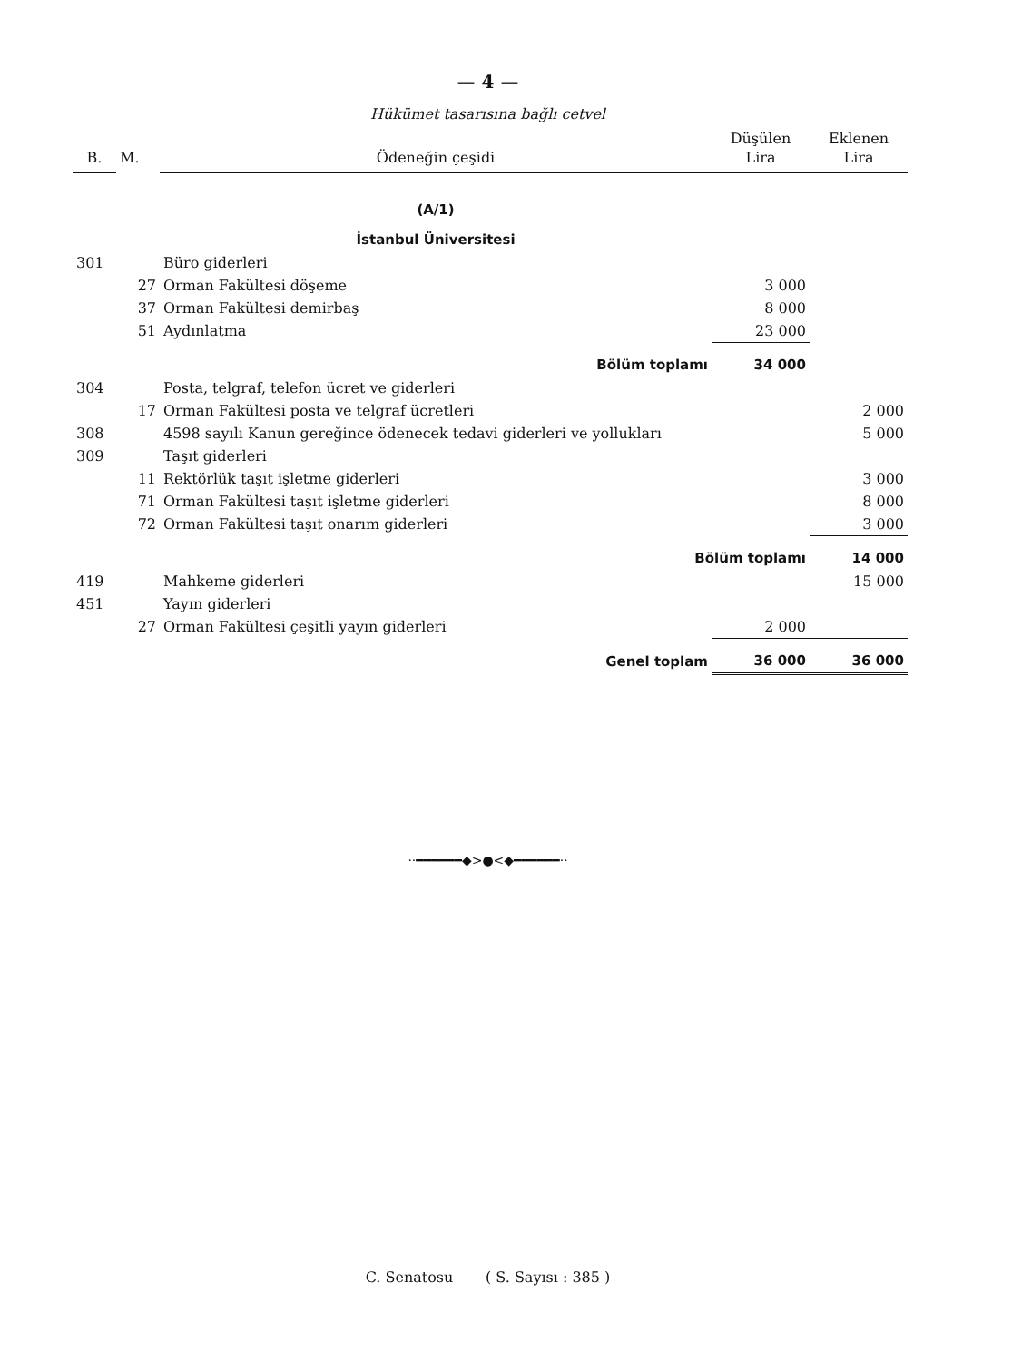— 4 —
Hükümet tasarısına bağlı cetvel
| B. | M. | Ödeneğin çeşidi | Düşülen Lira | Eklenen Lira |
| --- | --- | --- | --- | --- |
| | | (A/1) | | |
| | | İstanbul Üniversitesi | | |
| 301 | | Büro giderleri | | |
| | 27 | Orman Fakültesi döşeme | 3 000 | |
| | 37 | Orman Fakültesi demirbaş | 8 000 | |
| | 51 | Aydınlatma | 23 000 | |
| | | Bölüm toplamı | 34 000 | |
| 304 | | Posta, telgraf, telefon ücret ve giderleri | | |
| | 17 | Orman Fakültesi posta ve telgraf ücretleri | | 2 000 |
| 308 | | 4598 sayılı Kanun gereğince ödenecek tedavi giderleri ve yollukları | | 5 000 |
| 309 | | Taşıt giderleri | | |
| | 11 | Rektörlük taşıt işletme giderleri | | 3 000 |
| | 71 | Orman Fakültesi taşıt işletme giderleri | | 8 000 |
| | 72 | Orman Fakültesi taşıt onarım giderleri | | 3 000 |
| | | Bölüm toplamı | | 14 000 |
| 419 | | Mahkeme giderleri | | 15 000 |
| 451 | | Yayın giderleri | | |
| | 27 | Orman Fakültesi çeşitli yayın giderleri | 2 000 | |
| | | Genel toplam | 36 000 | 36 000 |
··━━━━━━◆>●<◆━━━━━━··
C. Senatosu ( S. Sayısı : 385 )